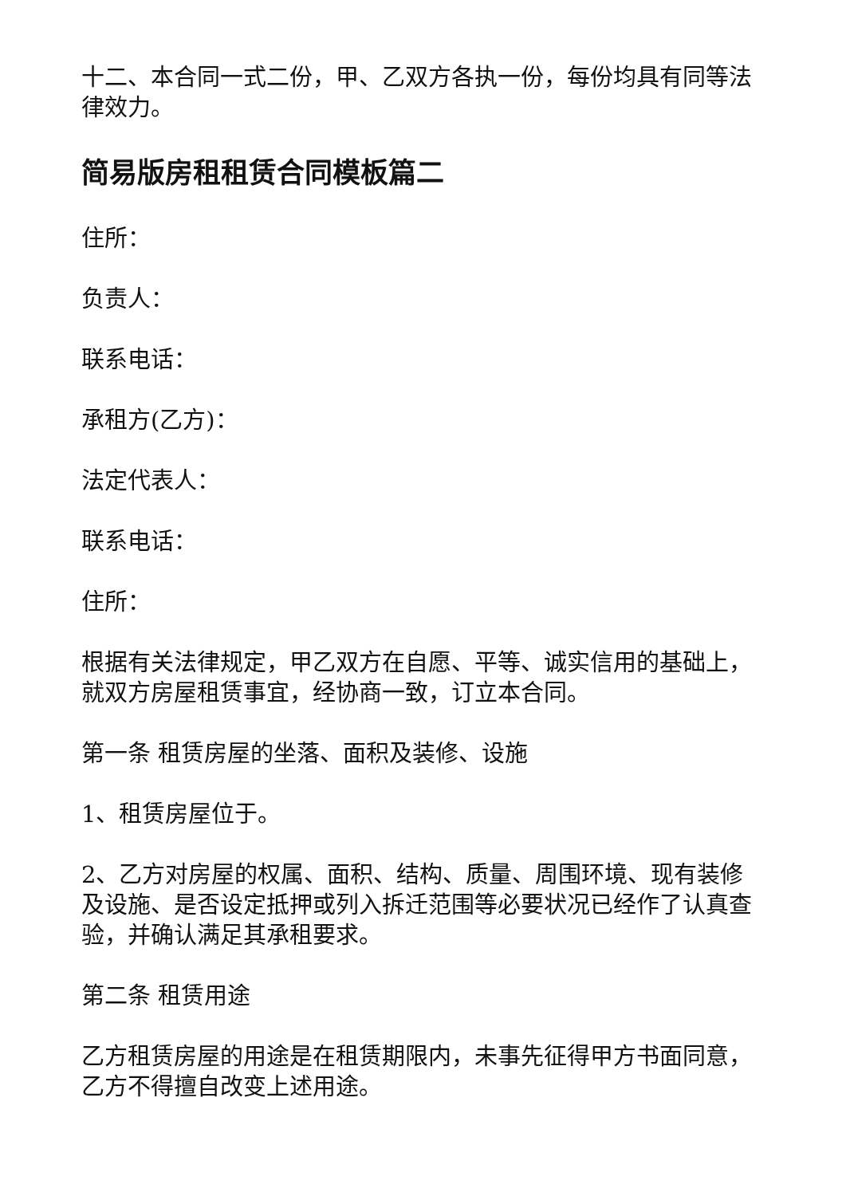十二、本合同一式二份，甲、乙双方各执一份，每份均具有同等法律效力。
简易版房租租赁合同模板篇二
住所：
负责人：
联系电话：
承租方(乙方)：
法定代表人：
联系电话：
住所：
根据有关法律规定，甲乙双方在自愿、平等、诚实信用的基础上，就双方房屋租赁事宜，经协商一致，订立本合同。
第一条 租赁房屋的坐落、面积及装修、设施
1、租赁房屋位于。
2、乙方对房屋的权属、面积、结构、质量、周围环境、现有装修及设施、是否设定抵押或列入拆迁范围等必要状况已经作了认真查验，并确认满足其承租要求。
第二条 租赁用途
乙方租赁房屋的用途是在租赁期限内，未事先征得甲方书面同意，乙方不得擅自改变上述用途。